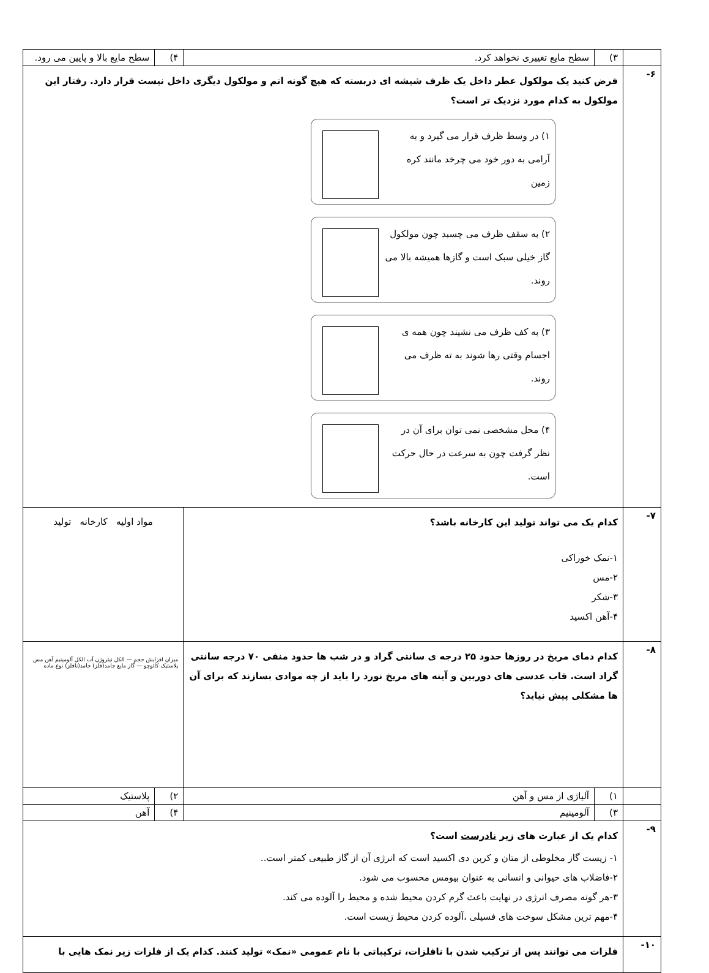| | ۳) | سطح مایع تغییری نخواهد کرد. | ۴) | سطح مایع بالا و پایین می رود. |
| ۶- | فرض کنید یک مولکول عطر داخل یک ظرف شیشه ای دربسته که هیچ گونه اتم و مولکول دیگری داخل نیست قرار دارد. رفتار این مولکول به کدام مورد نزدیک تر است؟ ۱) در وسط ظرف قرار می گیرد و به آرامی به دور خود می چرخد مانند کره زمین ۲) به سقف ظرف می چسبد چون مولکول گاز خیلی سبک است و گازها همیشه بالا می روند. ۳) به کف ظرف می نشیند چون همه ی اجسام وقتی رها شوند به ته ظرف می روند. ۴) محل مشخصی نمی توان برای آن در نظر گرفت چون به سرعت در حال حرکت است. | | | |
| ۷- | کدام یک می تواند تولید این کارخانه باشد؟ ۱-نمک خوراکی ۲-مس ۳-شکر ۴-آهن اکسید | | مواد اولیه کارخانه تولید | |
| ۸- | کدام دمای مریخ در روزها حدود ۲۵ درجه ی سانتی گراد و در شب ها حدود منفی ۷۰ درجه سانتی گراد است. قاب عدسی های دوربین و آینه های مریخ نورد را باید از چه موادی بسازند که برای آن ها مشکلی پیش نیاید؟ | | میزان افزایش حجم — الکل نیتروژن آب الکل آلومینیم آهن مس پلاستیک کائوچو — گاز مایع جامد(فلز) جامد(نافلز) نوع ماده | |
| | ۱) | آلیاژی از مس و آهن | ۲) | پلاستیک |
| | ۳) | آلومینیم | ۴) | آهن |
| ۹- | کدام یک از عبارت های زیر نادرست است؟ ۱- زیست گاز مخلوطی از متان و کربن دی اکسید است که انرژی آن از گاز طبیعی کمتر است.. ۲-فاضلاب های حیوانی و انسانی به عنوان بیومس محسوب می شود. ۳-هر گونه مصرف انرژی در نهایت باعث گرم کردن محیط شده و محیط را آلوده می کند. ۴-مهم ترین مشکل سوخت های فسیلی ،آلوده کردن محیط زیست است. | | | |
| ۱۰- | فلزات می توانند پس از ترکیب شدن با نافلزات، ترکیباتی با نام عمومی «نمک» تولید کنند. کدام یک از فلزات زیر نمک هایی با | | | |